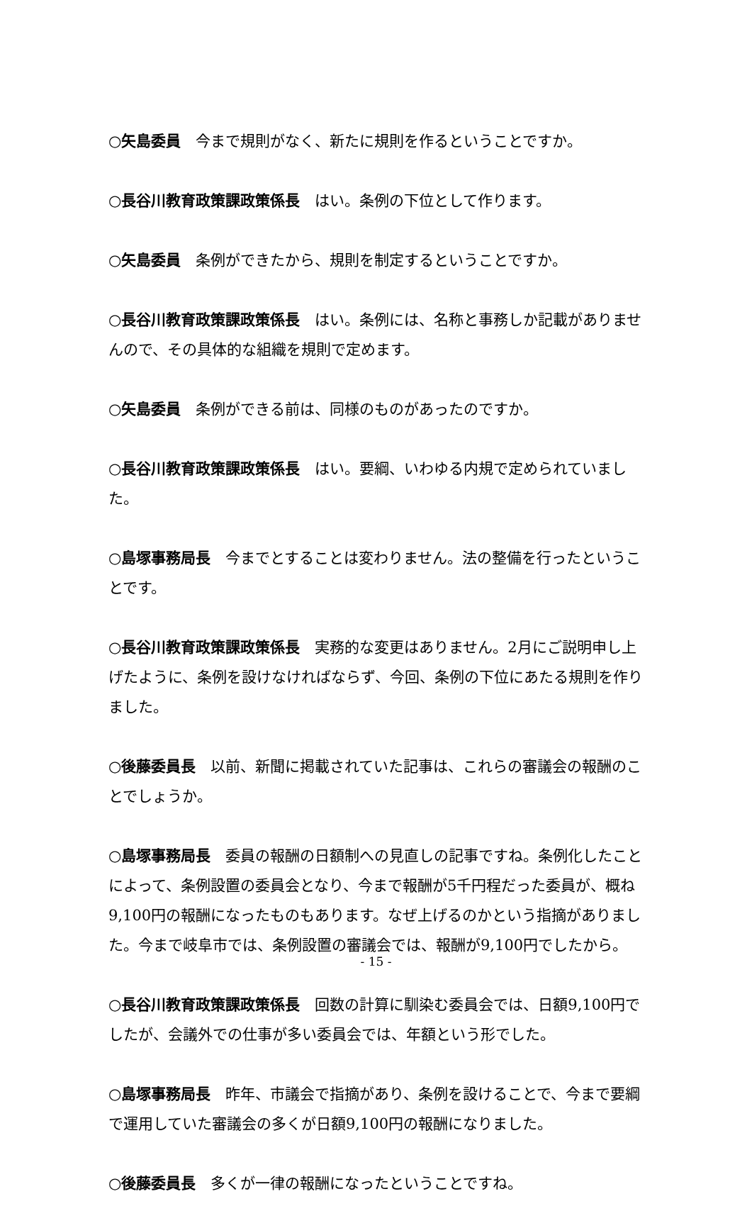○矢島委員　今まで規則がなく、新たに規則を作るということですか。
○長谷川教育政策課政策係長　はい。条例の下位として作ります。
○矢島委員　条例ができたから、規則を制定するということですか。
○長谷川教育政策課政策係長　はい。条例には、名称と事務しか記載がありませんので、その具体的な組織を規則で定めます。
○矢島委員　条例ができる前は、同様のものがあったのですか。
○長谷川教育政策課政策係長　はい。要綱、いわゆる内規で定められていました。
○島塚事務局長　今までとすることは変わりません。法の整備を行ったということです。
○長谷川教育政策課政策係長　実務的な変更はありません。2月にご説明申し上げたように、条例を設けなければならず、今回、条例の下位にあたる規則を作りました。
○後藤委員長　以前、新聞に掲載されていた記事は、これらの審議会の報酬のことでしょうか。
○島塚事務局長　委員の報酬の日額制への見直しの記事ですね。条例化したことによって、条例設置の委員会となり、今まで報酬が5千円程だった委員が、概ね9,100円の報酬になったものもあります。なぜ上げるのかという指摘がありました。今まで岐阜市では、条例設置の審議会では、報酬が9,100円でしたから。
○長谷川教育政策課政策係長　回数の計算に馴染む委員会では、日額9,100円でしたが、会議外での仕事が多い委員会では、年額という形でした。
○島塚事務局長　昨年、市議会で指摘があり、条例を設けることで、今まで要綱で運用していた審議会の多くが日額9,100円の報酬になりました。
○後藤委員長　多くが一律の報酬になったということですね。
- 15 -